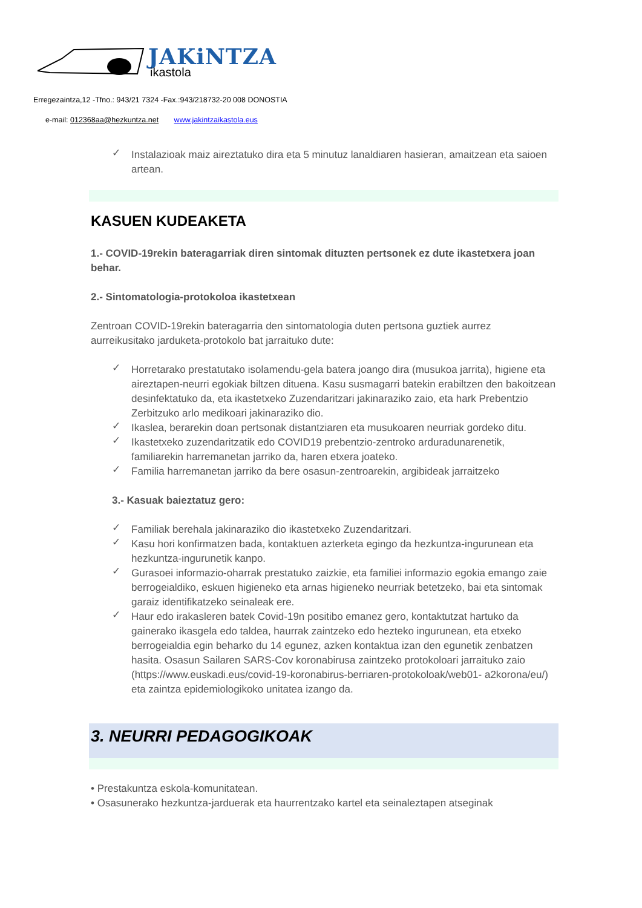JAKiNTZA
ikastola
Erregezaintza,12 -Tfno.: 943/21 7324 -Fax.:943/218732-20 008 DONOSTIA
e-mail: 012368aa@hezkuntza.net www.jakintzaikastola.eus
✓ Instalazioak maiz aireztatuko dira eta 5 minutuz lanaldiaren hasieran, amaitzean eta saioen artean.
KASUEN KUDEAKETA
1.- COVID-19rekin bateragarriak diren sintomak dituzten pertsonek ez dute ikastetxera joan behar.
2.- Sintomatologia-protokoloa ikastetxean
Zentroan COVID-19rekin bateragarria den sintomatologia duten pertsona guztiek aurrez aurreikusitako jarduketa-protokolo bat jarraituko dute:
✓ Horretarako prestatutako isolamendu-gela batera joango dira (musukoa jarrita), higiene eta aireztapen-neurri egokiak biltzen dituena. Kasu susmagarri batekin erabiltzen den bakoitzean desinfektatuko da, eta ikastetxeko Zuzendaritzari jakinaraziko zaio, eta hark Prebentzio Zerbitzuko arlo medikoari jakinaraziko dio.
✓ Ikaslea, berarekin doan pertsonak distantziaren eta musukoaren neurriak gordeko ditu.
✓ Ikastetxeko zuzendaritzatik edo COVID19 prebentzio-zentroko arduradunarenetik, familiarekin harremanetan jarriko da, haren etxera joateko.
✓ Familia harremanetan jarriko da bere osasun-zentroarekin, argibideak jarraitzeko
3.- Kasuak baieztatuz gero:
✓ Familiak berehala jakinaraziko dio ikastetxeko Zuzendaritzari.
✓ Kasu hori konfirmatzen bada, kontaktuen azterketa egingo da hezkuntza-ingurunean eta hezkuntza-ingurunetik kanpo.
✓ Gurasoei informazio-oharrak prestatuko zaizkie, eta familiei informazio egokia emango zaie berrogeialdiko, eskuen higieneko eta arnas higieneko neurriak betetzeko, bai eta sintomak garaiz identifikatzeko seinaleak ere.
✓ Haur edo irakasleren batek Covid-19n positibo emanez gero, kontaktutzat hartuko da gainerako ikasgela edo taldea, haurrak zaintzeko edo hezteko ingurunean, eta etxeko berrogeialdia egin beharko du 14 egunez, azken kontaktua izan den egunetik zenbatzen hasita. Osasun Sailaren SARS-Cov koronabirusa zaintzeko protokoloari jarraituko zaio (https://www.euskadi.eus/covid-19-koronabirus-berriaren-protokoloak/web01- a2korona/eu/) eta zaintza epidemiologikoko unitatea izango da.
3. NEURRI PEDAGOGIKOAK
• Prestakuntza eskola-komunitatean.
• Osasunerako hezkuntza-jarduerak eta haurrentzako kartel eta seinaleztapen atseginak